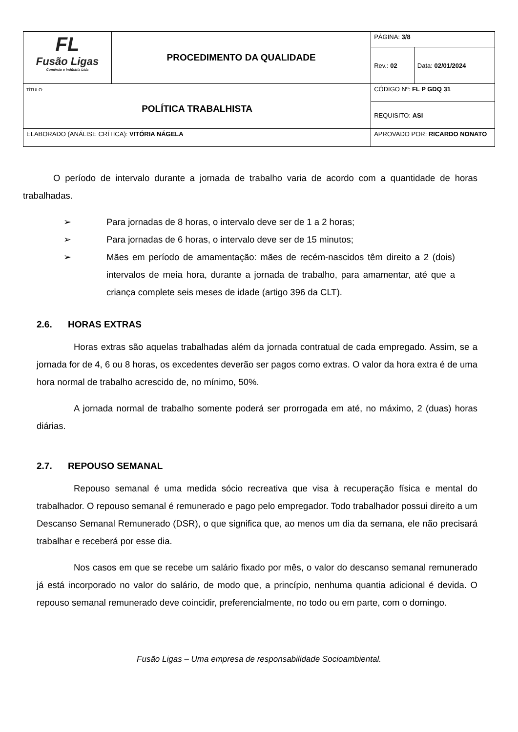| FL Fusão Ligas Comércio e Indústria Ltda | PROCEDIMENTO DA QUALIDADE | | PÁGINA: 3/8 | |
| | | | Rev.: 02 | Data: 02/01/2024 |
| TÍTULO: POLÍTICA TRABALHISTA | | | CÓDIGO Nº: FL P GDQ 31 | |
| | | | REQUISITO: ASI | |
| ELABORADO (ANÁLISE CRÍTICA): VITÓRIA NÁGELA | | APROVADO POR: RICARDO NONATO | | |
O período de intervalo durante a jornada de trabalho varia de acordo com a quantidade de horas trabalhadas.
➢ Para jornadas de 8 horas, o intervalo deve ser de 1 a 2 horas;
➢ Para jornadas de 6 horas, o intervalo deve ser de 15 minutos;
➢ Mães em período de amamentação: mães de recém-nascidos têm direito a 2 (dois) intervalos de meia hora, durante a jornada de trabalho, para amamentar, até que a criança complete seis meses de idade (artigo 396 da CLT).
2.6. HORAS EXTRAS
Horas extras são aquelas trabalhadas além da jornada contratual de cada empregado. Assim, se a jornada for de 4, 6 ou 8 horas, os excedentes deverão ser pagos como extras. O valor da hora extra é de uma hora normal de trabalho acrescido de, no mínimo, 50%.
A jornada normal de trabalho somente poderá ser prorrogada em até, no máximo, 2 (duas) horas diárias.
2.7. REPOUSO SEMANAL
Repouso semanal é uma medida sócio recreativa que visa à recuperação física e mental do trabalhador. O repouso semanal é remunerado e pago pelo empregador. Todo trabalhador possui direito a um Descanso Semanal Remunerado (DSR), o que significa que, ao menos um dia da semana, ele não precisará trabalhar e receberá por esse dia.
Nos casos em que se recebe um salário fixado por mês, o valor do descanso semanal remunerado já está incorporado no valor do salário, de modo que, a princípio, nenhuma quantia adicional é devida. O repouso semanal remunerado deve coincidir, preferencialmente, no todo ou em parte, com o domingo.
Fusão Ligas – Uma empresa de responsabilidade Socioambiental.